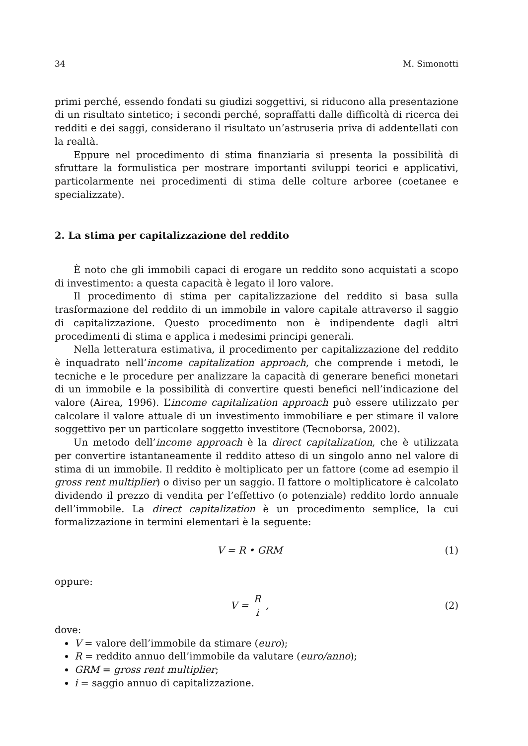34 M. Simonotti
primi perché, essendo fondati su giudizi soggettivi, si riducono alla presentazione di un risultato sintetico; i secondi perché, sopraffatti dalle difficoltà di ricerca dei redditi e dei saggi, considerano il risultato un’astruseria priva di addentellati con la realtà.
Eppure nel procedimento di stima finanziaria si presenta la possibilità di sfruttare la formulistica per mostrare importanti sviluppi teorici e applicativi, particolarmente nei procedimenti di stima delle colture arboree (coetanee e specializzate).
2. La stima per capitalizzazione del reddito
È noto che gli immobili capaci di erogare un reddito sono acquistati a scopo di investimento: a questa capacità è legato il loro valore.
Il procedimento di stima per capitalizzazione del reddito si basa sulla trasformazione del reddito di un immobile in valore capitale attraverso il saggio di capitalizzazione. Questo procedimento non è indipendente dagli altri procedimenti di stima e applica i medesimi principi generali.
Nella letteratura estimativa, il procedimento per capitalizzazione del reddito è inquadrato nell’income capitalization approach, che comprende i metodi, le tecniche e le procedure per analizzare la capacità di generare benefici monetari di un immobile e la possibilità di convertire questi benefici nell’indicazione del valore (Airea, 1996). L’income capitalization approach può essere utilizzato per calcolare il valore attuale di un investimento immobiliare e per stimare il valore soggettivo per un particolare soggetto investitore (Tecnoborsa, 2002).
Un metodo dell’income approach è la direct capitalization, che è utilizzata per convertire istantaneamente il reddito atteso di un singolo anno nel valore di stima di un immobile. Il reddito è moltiplicato per un fattore (come ad esempio il gross rent multiplier) o diviso per un saggio. Il fattore o moltiplicatore è calcolato dividendo il prezzo di vendita per l’effettivo (o potenziale) reddito lordo annuale dell’immobile. La direct capitalization è un procedimento semplice, la cui formalizzazione in termini elementari è la seguente:
V = R • GRM (1)
oppure:
V = R i , (2)
dove:
V = valore dell’immobile da stimare (euro);
R = reddito annuo dell’immobile da valutare (euro/anno);
GRM = gross rent multiplier;
i = saggio annuo di capitalizzazione.